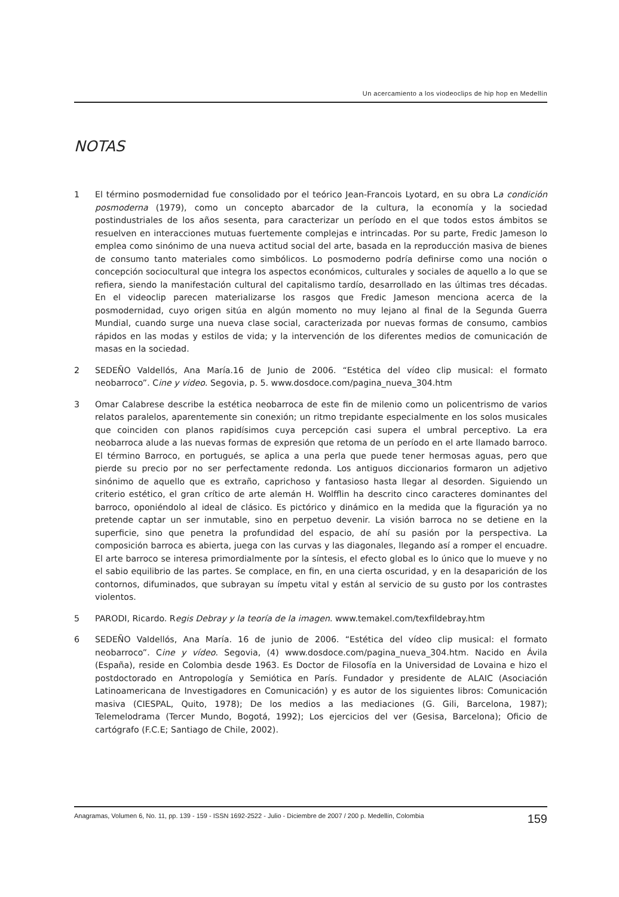Un acercamiento a los viodeoclips de hip hop en Medellín
NOTAS
1 El término posmodernidad fue consolidado por el teórico Jean-Francois Lyotard, en su obra La condición posmoderna (1979), como un concepto abarcador de la cultura, la economía y la sociedad postindustriales de los años sesenta, para caracterizar un período en el que todos estos ámbitos se resuelven en interacciones mutuas fuertemente complejas e intrincadas. Por su parte, Fredic Jameson lo emplea como sinónimo de una nueva actitud social del arte, basada en la reproducción masiva de bienes de consumo tanto materiales como simbólicos. Lo posmoderno podría definirse como una noción o concepción sociocultural que integra los aspectos económicos, culturales y sociales de aquello a lo que se refiera, siendo la manifestación cultural del capitalismo tardío, desarrollado en las últimas tres décadas. En el videoclip parecen materializarse los rasgos que Fredic Jameson menciona acerca de la posmodernidad, cuyo origen sitúa en algún momento no muy lejano al final de la Segunda Guerra Mundial, cuando surge una nueva clase social, caracterizada por nuevas formas de consumo, cambios rápidos en las modas y estilos de vida; y la intervención de los diferentes medios de comunicación de masas en la sociedad.
2 SEDEÑO Valdellós, Ana María.16 de Junio de 2006. “Estética del vídeo clip musical: el formato neobarroco”. Cine y video. Segovia, p. 5. www.dosdoce.com/pagina_nueva_304.htm
3 Omar Calabrese describe la estética neobarroca de este fin de milenio como un policentrismo de varios relatos paralelos, aparentemente sin conexión; un ritmo trepidante especialmente en los solos musicales que coinciden con planos rapidísimos cuya percepción casi supera el umbral perceptivo. La era neobarroca alude a las nuevas formas de expresión que retoma de un período en el arte llamado barroco. El término Barroco, en portugués, se aplica a una perla que puede tener hermosas aguas, pero que pierde su precio por no ser perfectamente redonda. Los antiguos diccionarios formaron un adjetivo sinónimo de aquello que es extraño, caprichoso y fantasioso hasta llegar al desorden. Siguiendo un criterio estético, el gran crítico de arte alemán H. Wolfflin ha descrito cinco caracteres dominantes del barroco, oponiéndolo al ideal de clásico. Es pictórico y dinámico en la medida que la figuración ya no pretende captar un ser inmutable, sino en perpetuo devenir. La visión barroca no se detiene en la superficie, sino que penetra la profundidad del espacio, de ahí su pasión por la perspectiva. La composición barroca es abierta, juega con las curvas y las diagonales, llegando así a romper el encuadre. El arte barroco se interesa primordialmente por la síntesis, el efecto global es lo único que lo mueve y no el sabio equilibrio de las partes. Se complace, en fin, en una cierta oscuridad, y en la desaparición de los contornos, difuminados, que subrayan su ímpetu vital y están al servicio de su gusto por los contrastes violentos.
5 PARODI, Ricardo. Regis Debray y la teoría de la imagen. www.temakel.com/texfildebray.htm
6 SEDEÑO Valdellós, Ana María. 16 de junio de 2006. “Estética del vídeo clip musical: el formato neobarroco”. Cine y vídeo. Segovia, (4) www.dosdoce.com/pagina_nueva_304.htm. Nacido en Ávila (España), reside en Colombia desde 1963. Es Doctor de Filosofía en la Universidad de Lovaina e hizo el postdoctorado en Antropología y Semiótica en París. Fundador y presidente de ALAIC (Asociación Latinoamericana de Investigadores en Comunicación) y es autor de los siguientes libros: Comunicación masiva (CIESPAL, Quito, 1978); De los medios a las mediaciones (G. Gili, Barcelona, 1987); Telemelodrama (Tercer Mundo, Bogotá, 1992); Los ejercicios del ver (Gesisa, Barcelona); Oficio de cartógrafo (F.C.E; Santiago de Chile, 2002).
Anagramas, Volumen 6, No. 11, pp. 139 - 159 - ISSN 1692-2522 - Julio - Diciembre de 2007 / 200 p. Medellín, Colombia 159